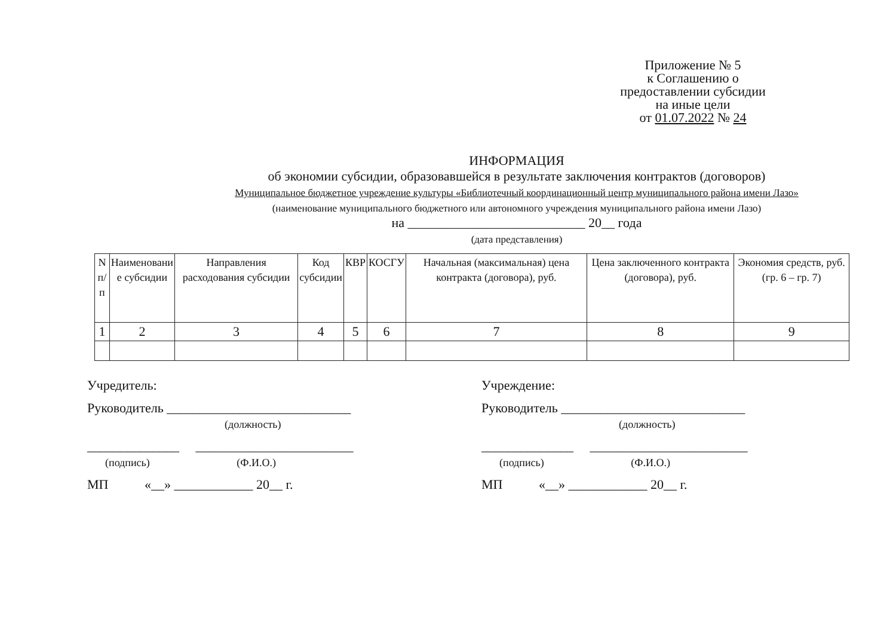Приложение № 5
к Соглашению о
предоставлении субсидии
на иные цели
от 01.07.2022 № 24
ИНФОРМАЦИЯ
об экономии субсидии, образовавшейся в результате заключения контрактов (договоров)
Муниципальное бюджетное учреждение культуры «Библиотечный координационный центр муниципального района имени Лазо»
(наименование муниципального бюджетного или автономного учреждения муниципального района имени Лазо)
на ___________________________ 20__ года
(дата представления)
| N п/п | Наименовани е субсидии | Направления расходования субсидии | Код субсидии | КВР | КОСГУ | Начальная (максимальная) цена контракта (договора), руб. | Цена заключенного контракта (договора), руб. | Экономия средств, руб. (гр. 6 – гр. 7) |
| --- | --- | --- | --- | --- | --- | --- | --- | --- |
| 1 | 2 | 3 | 4 | 5 | 6 | 7 | 8 | 9 |
Учредитель:
Руководитель ____________________________
(должность)
______________ ________________________
(подпись) (Ф.И.О.)
МП «__» ____________ 20__ г.
Учреждение:
Руководитель ____________________________
(должность)
______________ ________________________
(подпись) (Ф.И.О.)
МП «__» ____________ 20__ г.